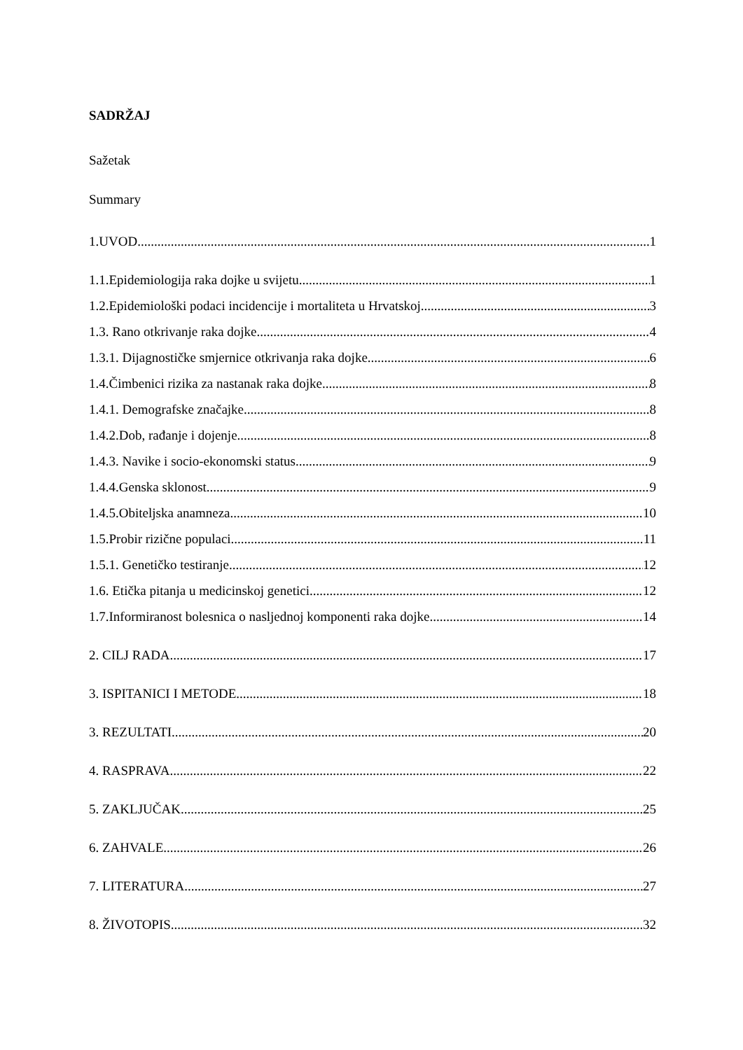SADRŽAJ
Sažetak
Summary
1.UVOD 1
1.1.Epidemiologija raka dojke u svijetu 1
1.2.Epidemiološki podaci incidencije i mortaliteta u Hrvatskoj 3
1.3. Rano otkrivanje raka dojke 4
1.3.1. Dijagnostičke smjernice otkrivanja raka dojke 6
1.4.Čimbenici rizika za nastanak raka dojke 8
1.4.1. Demografske značajke 8
1.4.2.Dob, rađanje i dojenje 8
1.4.3. Navike i socio-ekonomski status 9
1.4.4.Genska sklonost 9
1.4.5.Obiteljska anamneza 10
1.5.Probir rizične populaci 11
1.5.1. Genetičko testiranje 12
1.6. Etička pitanja u medicinskoj genetici 12
1.7.Informiranost bolesnica o nasljednoj komponenti raka dojke 14
2. CILJ RADA 17
3. ISPITANICI I METODE 18
3. REZULTATI 20
4. RASPRAVA 22
5. ZAKLJUČAK 25
6. ZAHVALE 26
7. LITERATURA 27
8. ŽIVOTOPIS 32